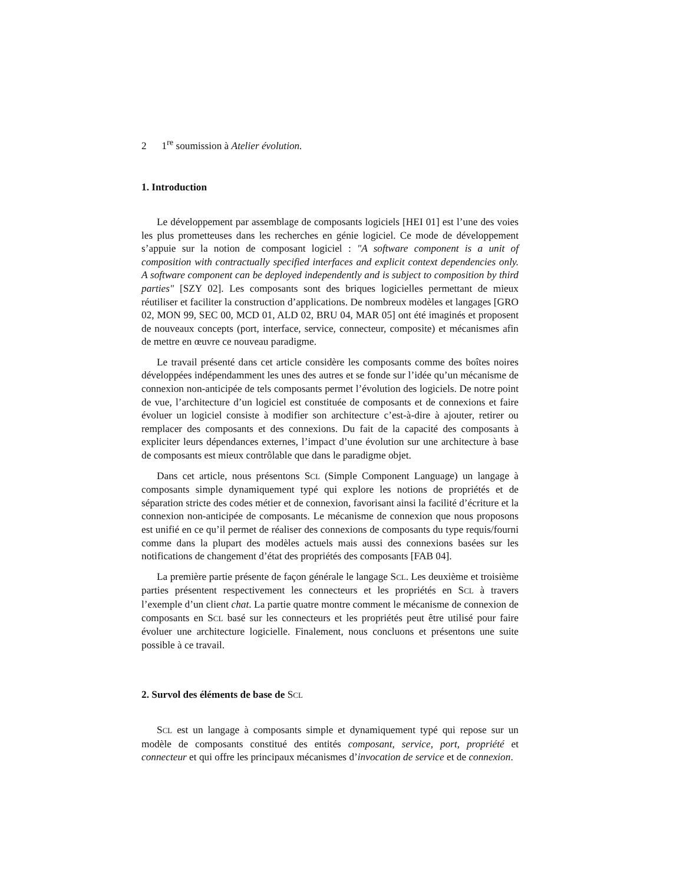2 1<sup>re</sup> soumission à Atelier évolution.
1. Introduction
Le développement par assemblage de composants logiciels [HEI 01] est l’une des voies les plus prometteuses dans les recherches en génie logiciel. Ce mode de développement s’appuie sur la notion de composant logiciel : "A software component is a unit of composition with contractually specified interfaces and explicit context dependencies only. A software component can be deployed independently and is subject to composition by third parties" [SZY 02]. Les composants sont des briques logicielles permettant de mieux réutiliser et faciliter la construction d’applications. De nombreux modèles et langages [GRO 02, MON 99, SEC 00, MCD 01, ALD 02, BRU 04, MAR 05] ont été imaginés et proposent de nouveaux concepts (port, interface, service, connecteur, composite) et mécanismes afin de mettre en œuvre ce nouveau paradigme.
Le travail présenté dans cet article considère les composants comme des boîtes noires développées indépendamment les unes des autres et se fonde sur l’idée qu’un mécanisme de connexion non-anticipée de tels composants permet l’évolution des logiciels. De notre point de vue, l’architecture d’un logiciel est constituée de composants et de connexions et faire évoluer un logiciel consiste à modifier son architecture c’est-à-dire à ajouter, retirer ou remplacer des composants et des connexions. Du fait de la capacité des composants à expliciter leurs dépendances externes, l’impact d’une évolution sur une architecture à base de composants est mieux contrôlable que dans le paradigme objet.
Dans cet article, nous présentons SCL (Simple Component Language) un langage à composants simple dynamiquement typé qui explore les notions de propriétés et de séparation stricte des codes métier et de connexion, favorisant ainsi la facilité d’écriture et la connexion non-anticipée de composants. Le mécanisme de connexion que nous proposons est unifié en ce qu’il permet de réaliser des connexions de composants du type requis/fourni comme dans la plupart des modèles actuels mais aussi des connexions basées sur les notifications de changement d’état des propriétés des composants [FAB 04].
La première partie présente de façon générale le langage SCL. Les deuxième et troisième parties présentent respectivement les connecteurs et les propriétés en SCL à travers l’exemple d’un client chat. La partie quatre montre comment le mécanisme de connexion de composants en SCL basé sur les connecteurs et les propriétés peut être utilisé pour faire évoluer une architecture logicielle. Finalement, nous concluons et présentons une suite possible à ce travail.
2. Survol des éléments de base de SCL
SCL est un langage à composants simple et dynamiquement typé qui repose sur un modèle de composants constitué des entités composant, service, port, propriété et connecteur et qui offre les principaux mécanismes d’invocation de service et de connexion.